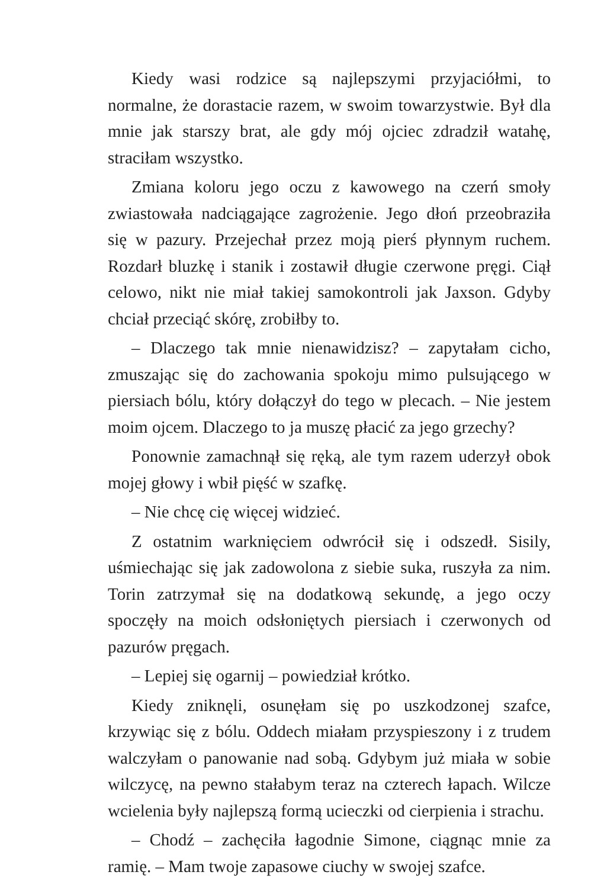Kiedy wasi rodzice są najlepszymi przyjaciółmi, to normalne, że dorastacie razem, w swoim towarzystwie. Był dla mnie jak starszy brat, ale gdy mój ojciec zdradził watahę, straciłam wszystko.
Zmiana koloru jego oczu z kawowego na czerń smoły zwiastowała nadciągające zagrożenie. Jego dłoń przeobraziła się w pazury. Przejechał przez moją pierś płynnym ruchem. Rozdarł bluzkę i stanik i zostawił długie czerwone pręgi. Ciął celowo, nikt nie miał takiej samokontroli jak Jaxson. Gdyby chciał przeciąć skórę, zrobiłby to.
– Dlaczego tak mnie nienawidzisz? – zapytałam cicho, zmuszając się do zachowania spokoju mimo pulsującego w piersiach bólu, który dołączył do tego w plecach. – Nie jestem moim ojcem. Dlaczego to ja muszę płacić za jego grzechy?
Ponownie zamachnął się ręką, ale tym razem uderzył obok mojej głowy i wbił pięść w szafkę.
– Nie chcę cię więcej widzieć.
Z ostatnim warknięciem odwrócił się i odszedł. Sisily, uśmiechając się jak zadowolona z siebie suka, ruszyła za nim. Torin zatrzymał się na dodatkową sekundę, a jego oczy spoczęły na moich odsłoniętych piersiach i czerwonych od pazurów pręgach.
– Lepiej się ogarnij – powiedział krótko.
Kiedy zniknęli, osunęłam się po uszkodzonej szafce, krzywiąc się z bólu. Oddech miałam przyspieszony i z trudem walczyłam o panowanie nad sobą. Gdybym już miała w sobie wilczycę, na pewno stałabym teraz na czterech łapach. Wilcze wcielenia były najlepszą formą ucieczki od cierpienia i strachu.
– Chodź – zachęciła łagodnie Simone, ciągnąc mnie za ramię. – Mam twoje zapasowe ciuchy w swojej szafce.